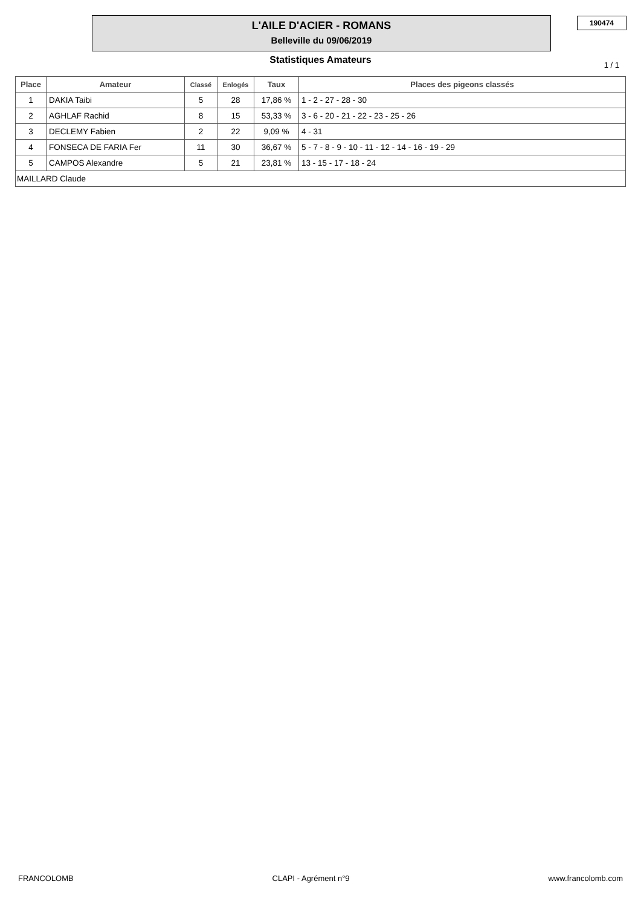L'AILE D'ACIER - ROMANS
Belleville du 09/06/2019
190474
Statistiques Amateurs 1 / 1
| Place | Amateur | Classé | Enlogés | Taux | Places des pigeons classés |
| --- | --- | --- | --- | --- | --- |
| 1 | DAKIA Taibi | 5 | 28 | 17,86 % | 1 - 2 - 27 - 28 - 30 |
| 2 | AGHLAF Rachid | 8 | 15 | 53,33 % | 3 - 6 - 20 - 21 - 22 - 23 - 25 - 26 |
| 3 | DECLEMY Fabien | 2 | 22 | 9,09 % | 4 - 31 |
| 4 | FONSECA DE FARIA Fer | 11 | 30 | 36,67 % | 5 - 7 - 8 - 9 - 10 - 11 - 12 - 14 - 16 - 19 - 29 |
| 5 | CAMPOS Alexandre | 5 | 21 | 23,81 % | 13 - 15 - 17 - 18 - 24 |
| MAILLARD Claude | | | | | |
FRANCOLOMB CLAPI - Agrément n°9 www.francolomb.com